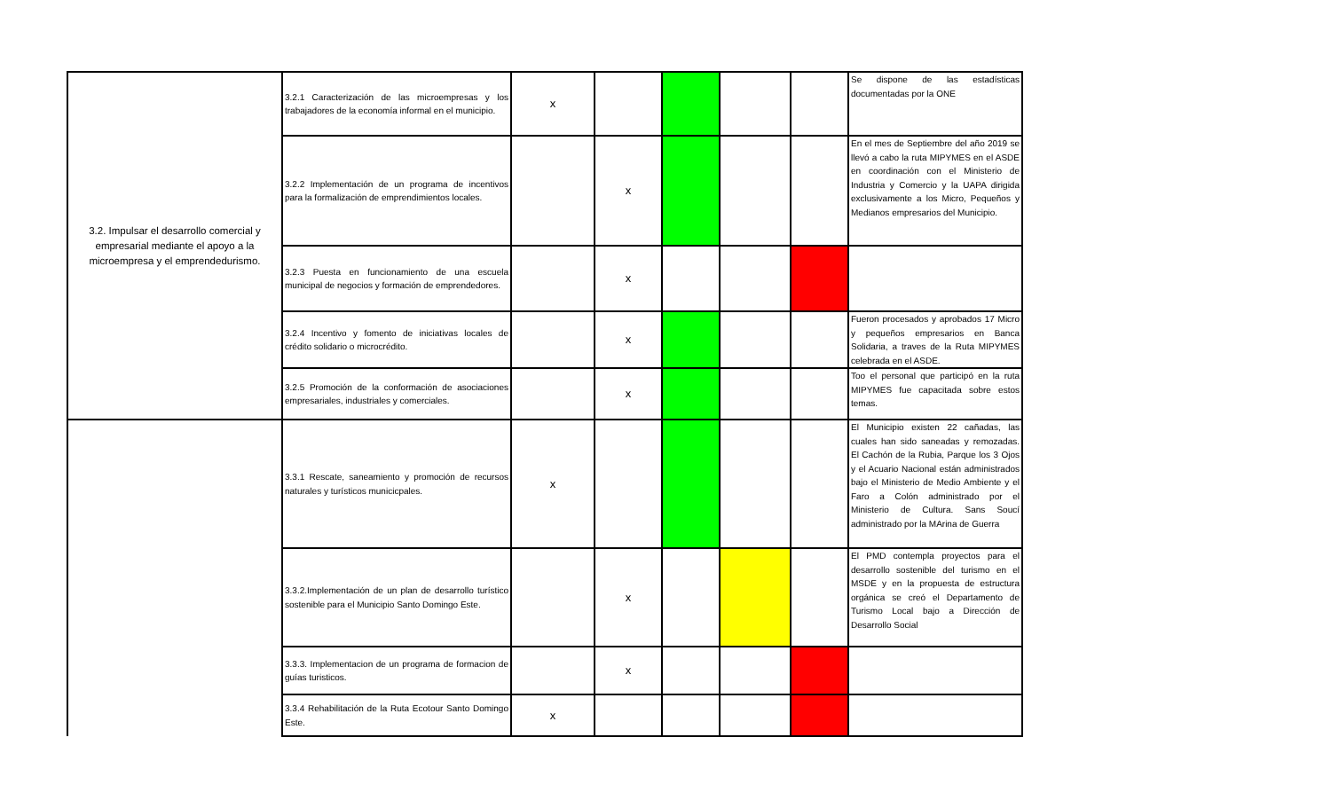| 3.2. Impulsar el desarrollo comercial y empresarial mediante el apoyo a la microempresa y el emprendedurismo. | 3.2.1 Caracterización de las microempresas y los trabajadores de la economía informal en el municipio. | x | | | | | Se dispone de las estadísticas documentadas por la ONE |
| | 3.2.2 Implementación de un programa de incentivos para la formalización de emprendimientos locales. | | x | | | | En el mes de Septiembre del año 2019 se llevó a cabo la ruta MIPYMES en el ASDE en coordinación con el Ministerio de Industria y Comercio y la UAPA dirigida exclusivamente a los Micro, Pequeños y Medianos empresarios del Municipio. |
| | 3.2.3 Puesta en funcionamiento de una escuela municipal de negocios y formación de emprendedores. | | x | | | | |
| | 3.2.4 Incentivo y fomento de iniciativas locales de crédito solidario o microcrédito. | | x | | | | Fueron procesados y aprobados 17 Micro y pequeños empresarios en Banca Solidaria, a traves de la Ruta MIPYMES celebrada en el ASDE. |
| | 3.2.5 Promoción de la conformación de asociaciones empresariales, industriales y comerciales. | | x | | | | Too el personal que participó en la ruta MIPYMES fue capacitada sobre estos temas. |
| | 3.3.1 Rescate, saneamiento y promoción de recursos naturales y turísticos municicpales. | x | | | | | El Municipio existen 22 cañadas, las cuales han sido saneadas y remozadas. El Cachón de la Rubia, Parque los 3 Ojos y el Acuario Nacional están administrados bajo el Ministerio de Medio Ambiente y el Faro a Colón administrado por el Ministerio de Cultura. Sans Soucí administrado por la MArina de Guerra |
| | 3.3.2.Implementación de un plan de desarrollo turístico sostenible para el Municipio Santo Domingo Este. | | x | | | | El PMD contempla proyectos para el desarrollo sostenible del turismo en el MSDE y en la propuesta de estructura orgánica se creó el Departamento de Turismo Local bajo a Dirección de Desarrollo Social |
| | 3.3.3. Implementacion de un programa de formacion de guías turisticos. | | x | | | | |
| | 3.3.4 Rehabilitación de la Ruta Ecotour Santo Domingo Este. | x | | | | | |